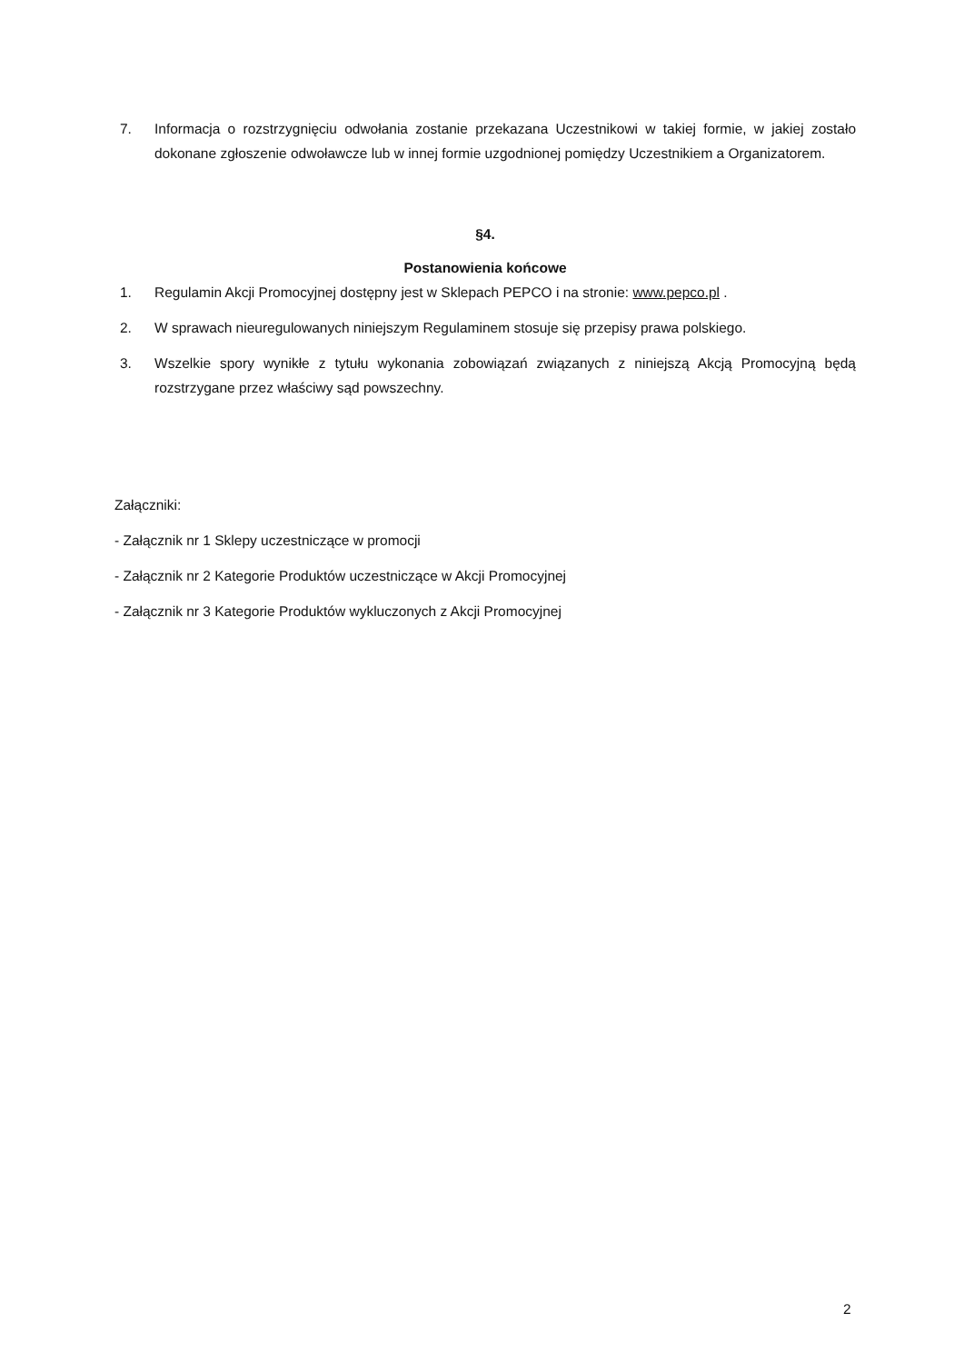7. Informacja o rozstrzygnięciu odwołania zostanie przekazana Uczestnikowi w takiej formie, w jakiej zostało dokonane zgłoszenie odwoławcze lub w innej formie uzgodnionej pomiędzy Uczestnikiem a Organizatorem.
§4.
Postanowienia końcowe
1. Regulamin Akcji Promocyjnej dostępny jest w Sklepach PEPCO i na stronie: www.pepco.pl .
2. W sprawach nieuregulowanych niniejszym Regulaminem stosuje się przepisy prawa polskiego.
3. Wszelkie spory wynikłe z tytułu wykonania zobowiązań związanych z niniejszą Akcją Promocyjną będą rozstrzygane przez właściwy sąd powszechny.
Załączniki:
- Załącznik nr 1 Sklepy uczestniczące w promocji
- Załącznik nr 2 Kategorie Produktów uczestniczące w Akcji Promocyjnej
- Załącznik nr 3 Kategorie Produktów wykluczonych z Akcji Promocyjnej
2